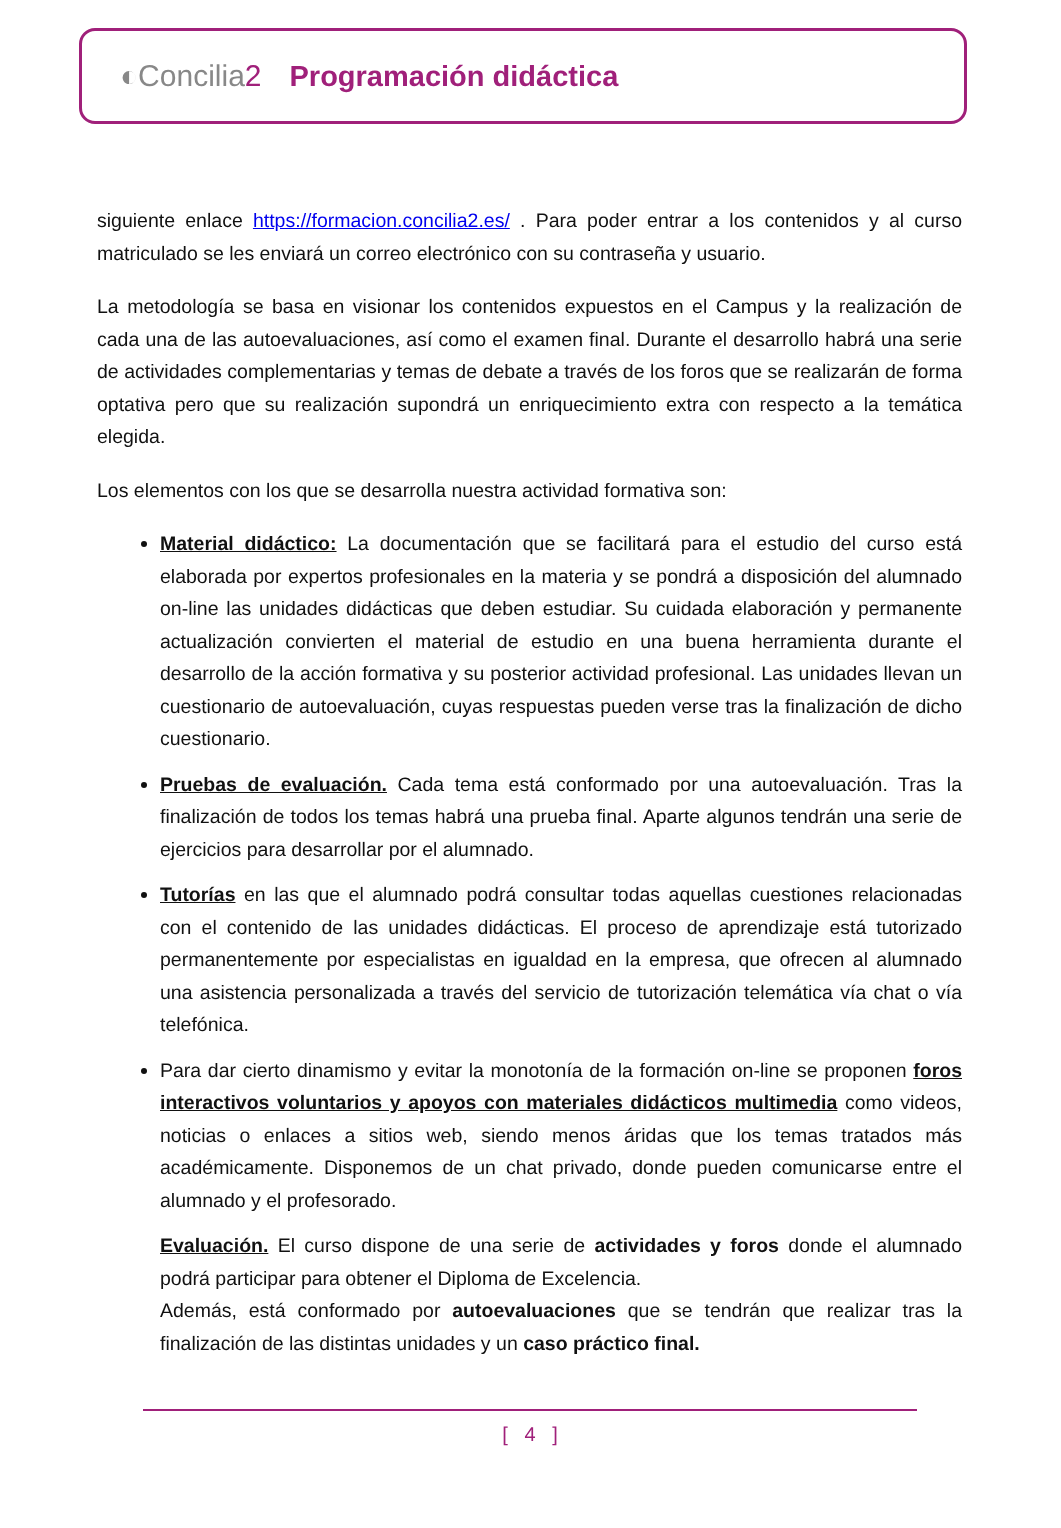◐Concilia2 Programación didáctica
siguiente enlace https://formacion.concilia2.es/ . Para poder entrar a los contenidos y al curso matriculado se les enviará un correo electrónico con su contraseña y usuario.
La metodología se basa en visionar los contenidos expuestos en el Campus y la realización de cada una de las autoevaluaciones, así como el examen final. Durante el desarrollo habrá una serie de actividades complementarias y temas de debate a través de los foros que se realizarán de forma optativa pero que su realización supondrá un enriquecimiento extra con respecto a la temática elegida.
Los elementos con los que se desarrolla nuestra actividad formativa son:
Material didáctico: La documentación que se facilitará para el estudio del curso está elaborada por expertos profesionales en la materia y se pondrá a disposición del alumnado on-line las unidades didácticas que deben estudiar. Su cuidada elaboración y permanente actualización convierten el material de estudio en una buena herramienta durante el desarrollo de la acción formativa y su posterior actividad profesional. Las unidades llevan un cuestionario de autoevaluación, cuyas respuestas pueden verse tras la finalización de dicho cuestionario.
Pruebas de evaluación. Cada tema está conformado por una autoevaluación. Tras la finalización de todos los temas habrá una prueba final. Aparte algunos tendrán una serie de ejercicios para desarrollar por el alumnado.
Tutorías en las que el alumnado podrá consultar todas aquellas cuestiones relacionadas con el contenido de las unidades didácticas. El proceso de aprendizaje está tutorizado permanentemente por especialistas en igualdad en la empresa, que ofrecen al alumnado una asistencia personalizada a través del servicio de tutorización telemática vía chat o vía telefónica.
Para dar cierto dinamismo y evitar la monotonía de la formación on-line se proponen foros interactivos voluntarios y apoyos con materiales didácticos multimedia como videos, noticias o enlaces a sitios web, siendo menos áridas que los temas tratados más académicamente. Disponemos de un chat privado, donde pueden comunicarse entre el alumnado y el profesorado.
Evaluación. El curso dispone de una serie de actividades y foros donde el alumnado podrá participar para obtener el Diploma de Excelencia.
Además, está conformado por autoevaluaciones que se tendrán que realizar tras la finalización de las distintas unidades y un caso práctico final.
[ 4 ]